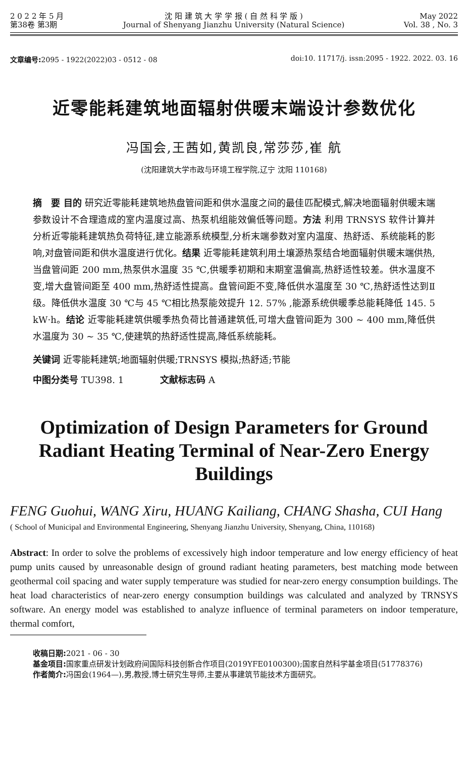2 0 2 2 年 5 月
第38卷 第3期
沈 阳 建 筑 大 学 学 报 ( 自 然 科 学 版 )
Journal of Shenyang Jianzhu University (Natural Science)
May 2022
Vol. 38 , No. 3
文章编号: 2095 - 1922(2022)03 - 0512 - 08
doi:10. 11717/j. issn:2095 - 1922. 2022. 03. 16
近零能耗建筑地面辐射供暖末端设计参数优化
冯国会,王茜如,黄凯良,常莎莎,崔 航
(沈阳建筑大学市政与环境工程学院,辽宁 沈阳 110168)
摘　要 目的 研究近零能耗建筑地热盘管间距和供水温度之间的最佳匹配模式,解决地面辐射供暖末端参数设计不合理造成的室内温度过高、热泵机组能效偏低等问题。方法 利用 TRNSYS 软件计算并分析近零能耗建筑热负荷特征,建立能源系统模型,分析末端参数对室内温度、热舒适、系统能耗的影响,对盘管间距和供水温度进行优化。结果 近零能耗建筑利用土壤源热泵结合地面辐射供暖末端供热,当盘管间距 200 mm,热泵供水温度 35 ℃,供暖季初期和末期室温偏高,热舒适性较差。供水温度不变,增大盘管间距至 400 mm,热舒适性提高。盘管间距不变,降低供水温度至 30 ℃,热舒适性达到Ⅱ级。降低供水温度 30 ℃与 45 ℃相比热泵能效提升 12. 57% ,能源系统供暖季总能耗降低 145. 5 kW·h。结论 近零能耗建筑供暖季热负荷比普通建筑低,可增大盘管间距为 300 ~ 400 mm,降低供水温度为 30 ~ 35 ℃,使建筑的热舒适性提高,降低系统能耗。
关键词 近零能耗建筑;地面辐射供暖;TRNSYS 模拟;热舒适;节能
中图分类号 TU398. 1　　　　文献标志码 A
Optimization of Design Parameters for Ground Radiant Heating Terminal of Near-Zero Energy Buildings
FENG Guohui, WANG Xiru, HUANG Kailiang, CHANG Shasha, CUI Hang
( School of Municipal and Environmental Engineering, Shenyang Jianzhu University, Shenyang, China, 110168)
Abstract: In order to solve the problems of excessively high indoor temperature and low energy efficiency of heat pump units caused by unreasonable design of ground radiant heating parameters, best matching mode between geothermal coil spacing and water supply temperature was studied for near-zero energy consumption buildings. The heat load characteristics of near-zero energy consumption buildings was calculated and analyzed by TRNSYS software. An energy model was established to analyze influence of terminal parameters on indoor temperature, thermal comfort,
收稿日期: 2021 - 06 - 30
基金项目: 国家重点研发计划政府间国际科技创新合作项目(2019YFE0100300);国家自然科学基金项目(51778376)
作者简介: 冯国会(1964—),男,教授,博士研究生导师,主要从事建筑节能技术方面研究。